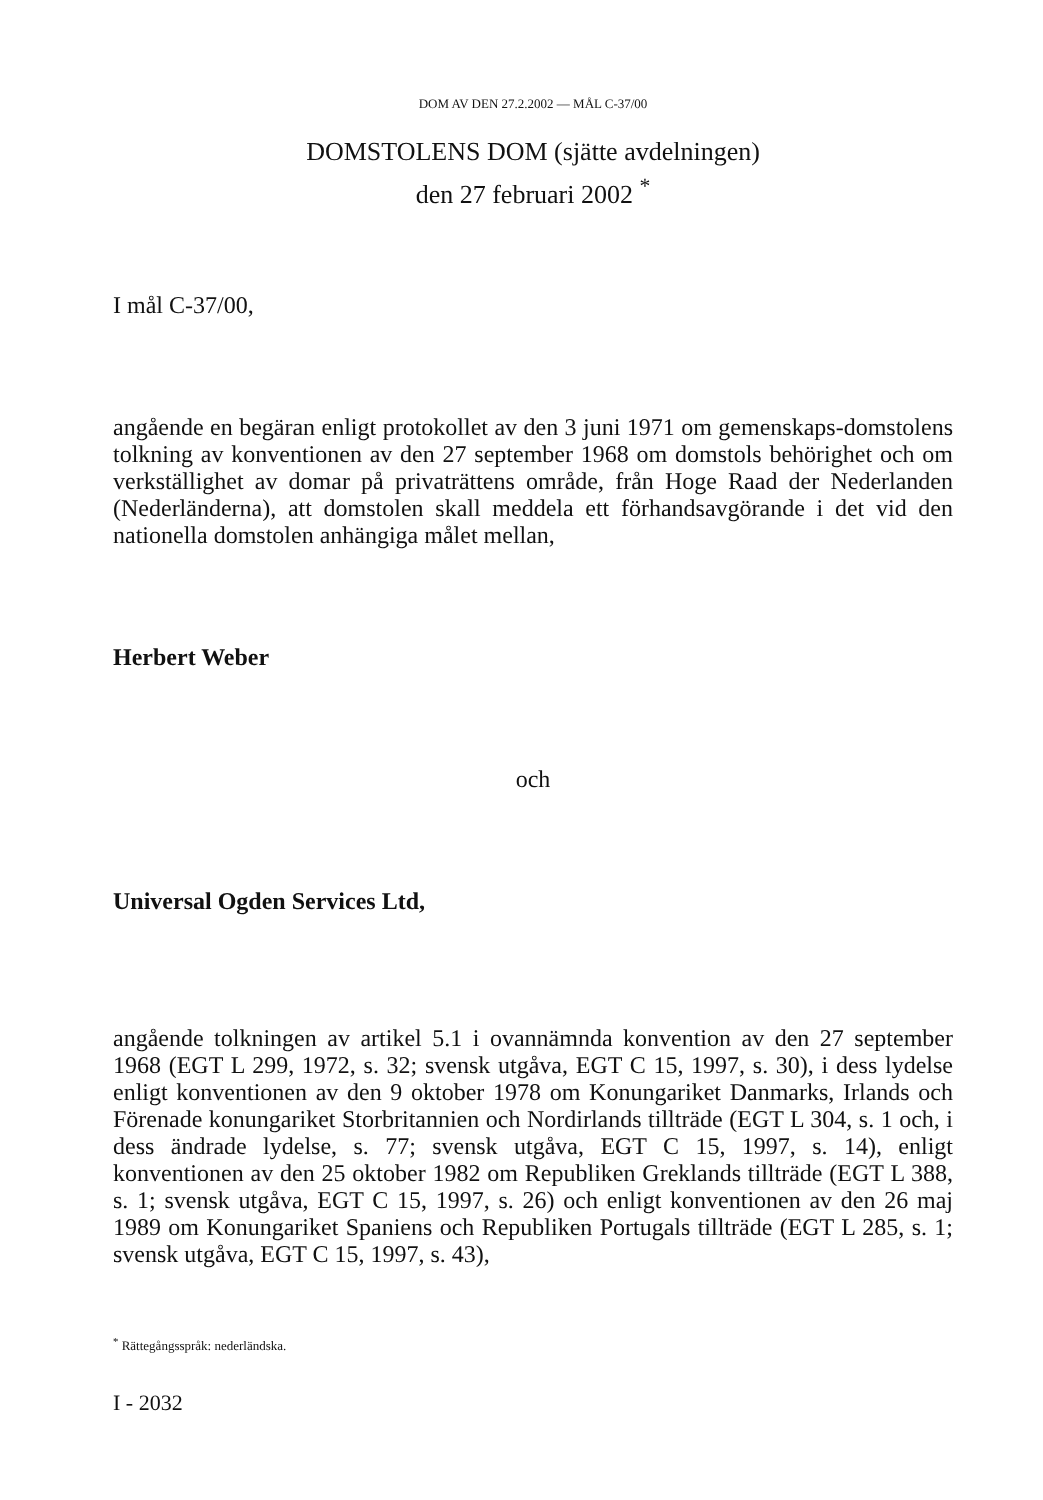DOM AV DEN 27.2.2002 — MÅL C-37/00
DOMSTOLENS DOM (sjätte avdelningen)
den 27 februari 2002 <sup>*</sup>
I mål C-37/00,
angående en begäran enligt protokollet av den 3 juni 1971 om gemenskaps-domstolens tolkning av konventionen av den 27 september 1968 om domstols behörighet och om verkställighet av domar på privaträttens område, från Hoge Raad der Nederlanden (Nederländerna), att domstolen skall meddela ett förhandsavgörande i det vid den nationella domstolen anhängiga målet mellan,
Herbert Weber
och
Universal Ogden Services Ltd,
angående tolkningen av artikel 5.1 i ovannämnda konvention av den 27 september 1968 (EGT L 299, 1972, s. 32; svensk utgåva, EGT C 15, 1997, s. 30), i dess lydelse enligt konventionen av den 9 oktober 1978 om Konungariket Danmarks, Irlands och Förenade konungariket Storbritannien och Nordirlands tillträde (EGT L 304, s. 1 och, i dess ändrade lydelse, s. 77; svensk utgåva, EGT C 15, 1997, s. 14), enligt konventionen av den 25 oktober 1982 om Republiken Greklands tillträde (EGT L 388, s. 1; svensk utgåva, EGT C 15, 1997, s. 26) och enligt konventionen av den 26 maj 1989 om Konungariket Spaniens och Republiken Portugals tillträde (EGT L 285, s. 1; svensk utgåva, EGT C 15, 1997, s. 43),
<sup>*</sup> Rättegångsspråk: nederländska.
I - 2032